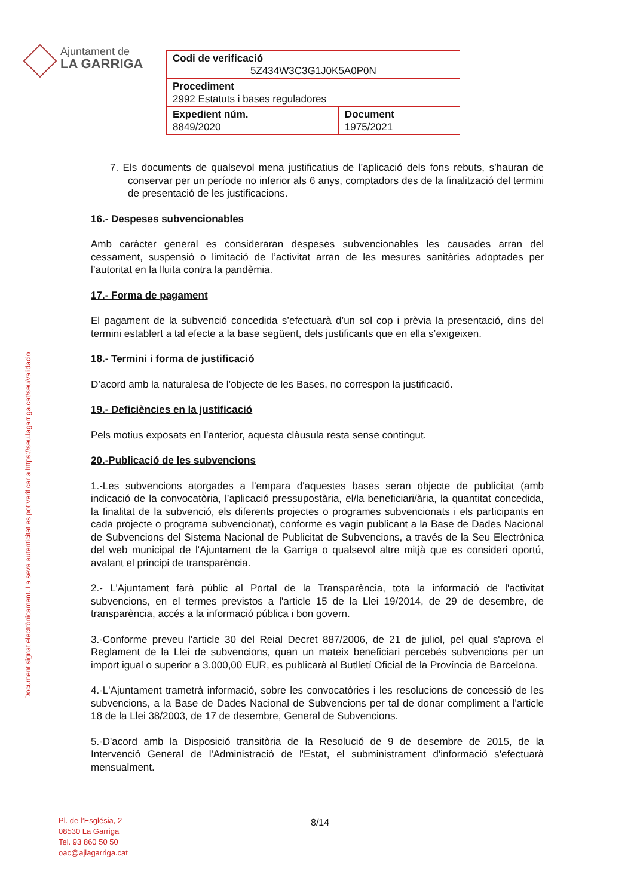Ajuntament de
LA GARRIGA
| Codi de verificació 5Z434W3C3G1J0K5A0P0N | |
| Procediment 2992 Estatuts i bases reguladores | |
| Expedient núm. 8849/2020 | Document 1975/2021 |
Document signat electrònicament. La seva autenticitat es pot verificar a https://seu.lagarriga.cat/seu/validacio
7. Els documents de qualsevol mena justificatius de l’aplicació dels fons rebuts, s’hauran de conservar per un període no inferior als 6 anys, comptadors des de la finalització del termini de presentació de les justificacions.
16.- Despeses subvencionables
Amb caràcter general es consideraran despeses subvencionables les causades arran del cessament, suspensió o limitació de l’activitat arran de les mesures sanitàries adoptades per l’autoritat en la lluita contra la pandèmia.
17.- Forma de pagament
El pagament de la subvenció concedida s’efectuarà d’un sol cop i prèvia la presentació, dins del termini establert a tal efecte a la base següent, dels justificants que en ella s’exigeixen.
18.- Termini i forma de justificació
D’acord amb la naturalesa de l’objecte de les Bases, no correspon la justificació.
19.- Deficiències en la justificació
Pels motius exposats en l’anterior, aquesta clàusula resta sense contingut.
20.-Publicació de les subvencions
1.-Les subvencions atorgades a l'empara d'aquestes bases seran objecte de publicitat (amb indicació de la convocatòria, l’aplicació pressupostària, el/la beneficiari/ària, la quantitat concedida, la finalitat de la subvenció, els diferents projectes o programes subvencionats i els participants en cada projecte o programa subvencionat), conforme es vagin publicant a la Base de Dades Nacional de Subvencions del Sistema Nacional de Publicitat de Subvencions, a través de la Seu Electrònica del web municipal de l'Ajuntament de la Garriga o qualsevol altre mitjà que es consideri oportú, avalant el principi de transparència.
2.- L'Ajuntament farà públic al Portal de la Transparència, tota la informació de l'activitat subvencions, en el termes previstos a l'article 15 de la Llei 19/2014, de 29 de desembre, de transparència, accés a la informació pública i bon govern.
3.-Conforme preveu l'article 30 del Reial Decret 887/2006, de 21 de juliol, pel qual s'aprova el Reglament de la Llei de subvencions, quan un mateix beneficiari percebés subvencions per un import igual o superior a 3.000,00 EUR, es publicarà al Butlletí Oficial de la Província de Barcelona.
4.-L'Ajuntament trametrà informació, sobre les convocatòries i les resolucions de concessió de les subvencions, a la Base de Dades Nacional de Subvencions per tal de donar compliment a l'article 18 de la Llei 38/2003, de 17 de desembre, General de Subvencions.
5.-D'acord amb la Disposició transitòria de la Resolució de 9 de desembre de 2015, de la Intervenció General de l'Administració de l'Estat, el subministrament d'informació s'efectuarà mensualment.
Pl. de l’Església, 2
08530 La Garriga
Tel. 93 860 50 50
oac@ajlagarriga.cat
8/14